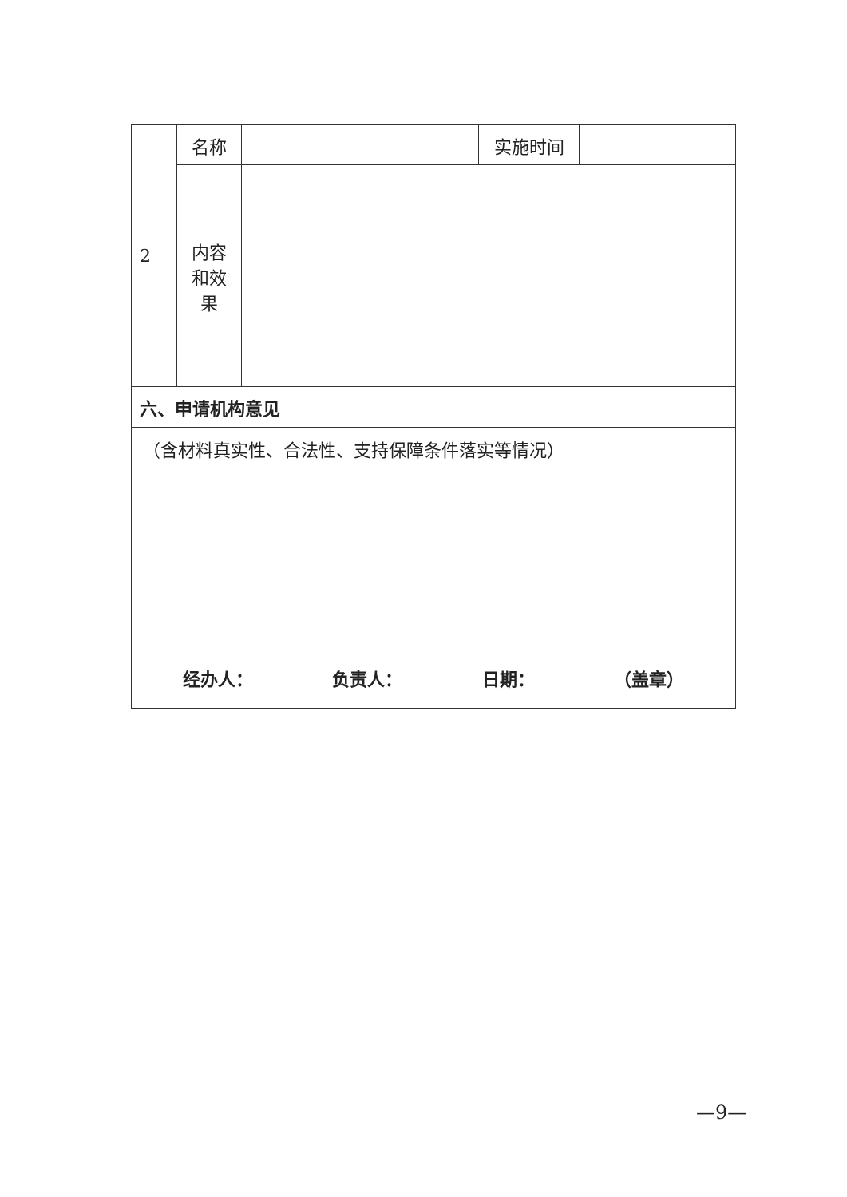| 2 | 名称 | | 实施时间 | |
| | 内容 和效 果 | | | |
| 六、申请机构意见 | | | | |
| （含材料真实性、合法性、支持保障条件落实等情况） 经办人： 负责人： 日期： （盖章） | | | | |
—9—